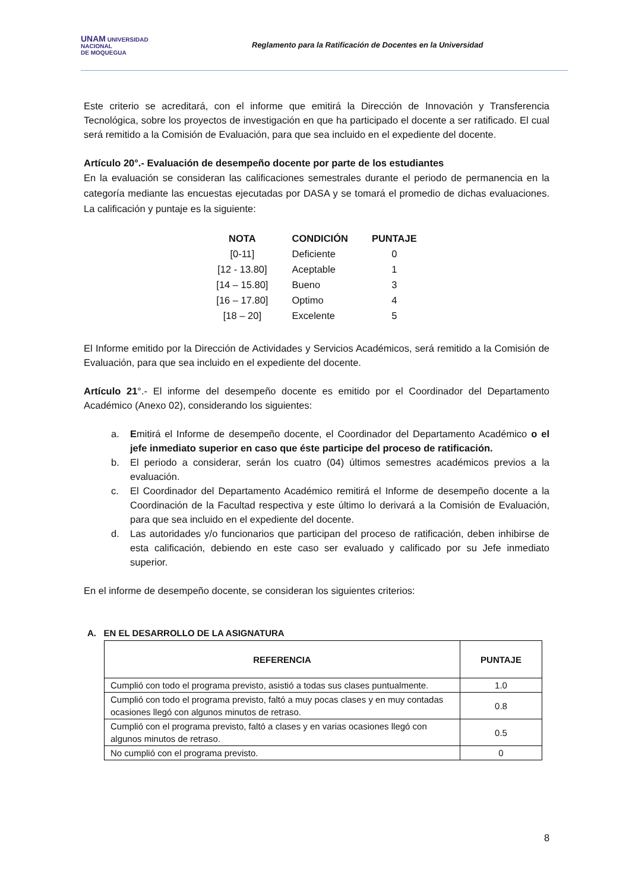UNAM UNIVERSIDAD
NACIONAL
DE MOQUEGUA
Reglamento para la Ratificación de Docentes en la Universidad
Este criterio se acreditará, con el informe que emitirá la Dirección de Innovación y Transferencia Tecnológica, sobre los proyectos de investigación en que ha participado el docente a ser ratificado. El cual será remitido a la Comisión de Evaluación, para que sea incluido en el expediente del docente.
Artículo 20°.- Evaluación de desempeño docente por parte de los estudiantes
En la evaluación se consideran las calificaciones semestrales durante el periodo de permanencia en la categoría mediante las encuestas ejecutadas por DASA y se tomará el promedio de dichas evaluaciones. La calificación y puntaje es la siguiente:
| NOTA | CONDICIÓN | PUNTAJE |
| --- | --- | --- |
| [0-11] | Deficiente | 0 |
| [12 - 13.80] | Aceptable | 1 |
| [14 – 15.80] | Bueno | 3 |
| [16 – 17.80] | Optimo | 4 |
| [18 – 20] | Excelente | 5 |
El Informe emitido por la Dirección de Actividades y Servicios Académicos, será remitido a la Comisión de Evaluación, para que sea incluido en el expediente del docente.
Artículo 21°.- El informe del desempeño docente es emitido por el Coordinador del Departamento Académico (Anexo 02), considerando los siguientes:
a. Emitirá el Informe de desempeño docente, el Coordinador del Departamento Académico o el jefe inmediato superior en caso que éste participe del proceso de ratificación.
b. El periodo a considerar, serán los cuatro (04) últimos semestres académicos previos a la evaluación.
c. El Coordinador del Departamento Académico remitirá el Informe de desempeño docente a la Coordinación de la Facultad respectiva y este último lo derivará a la Comisión de Evaluación, para que sea incluido en el expediente del docente.
d. Las autoridades y/o funcionarios que participan del proceso de ratificación, deben inhibirse de esta calificación, debiendo en este caso ser evaluado y calificado por su Jefe inmediato superior.
En el informe de desempeño docente, se consideran los siguientes criterios:
A. EN EL DESARROLLO DE LA ASIGNATURA
| REFERENCIA | PUNTAJE |
| --- | --- |
| Cumplió con todo el programa previsto, asistió a todas sus clases puntualmente. | 1.0 |
| Cumplió con todo el programa previsto, faltó a muy pocas clases y en muy contadas ocasiones llegó con algunos minutos de retraso. | 0.8 |
| Cumplió con el programa previsto, faltó a clases y en varias ocasiones llegó con algunos minutos de retraso. | 0.5 |
| No cumplió con el programa previsto. | 0 |
8